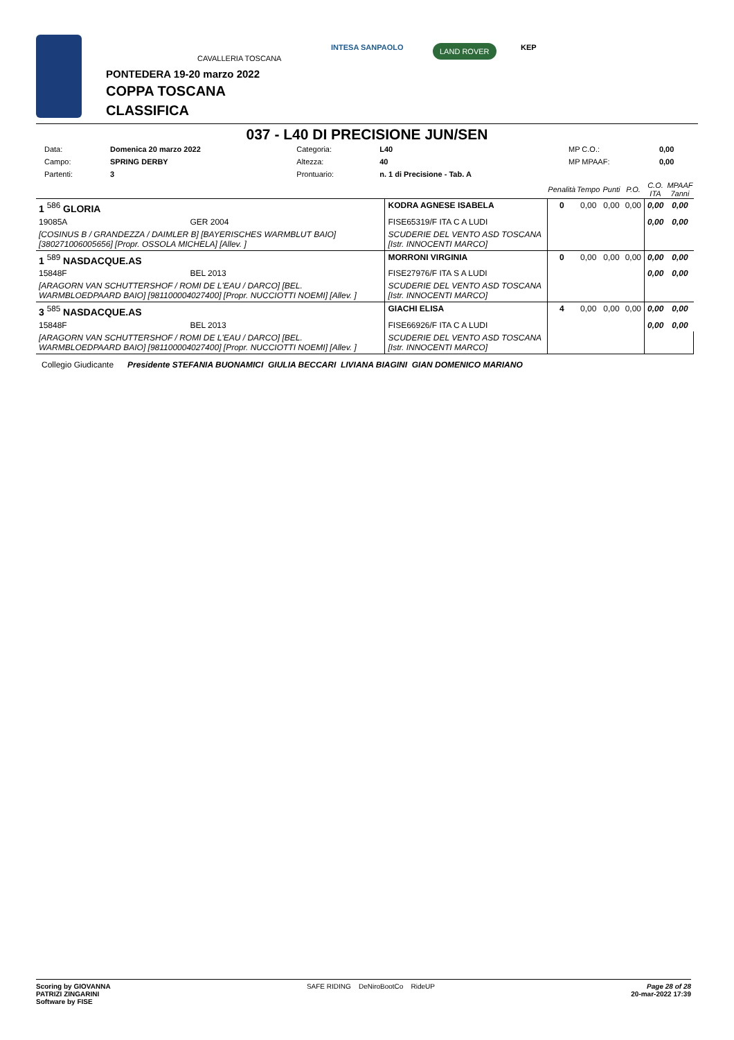CAVALLERIA TOSCANA
INTESA SANPAOLO LAND ROVER KEP
PONTEDERA 19-20 marzo 2022
COPPA TOSCANA
CLASSIFICA
037 - L40 DI PRECISIONE JUN/SEN
| Data: | Domenica 20 marzo 2022 | Categoria: | L40 | MP C.O.: | 0,00 |
| Campo: | SPRING DERBY | Altezza: | 40 | MP MPAAF: | 0,00 |
| Partenti: | 3 | Prontuario: | n. 1 di Precisione - Tab. A | | |
| | | | Penalità | Tempo | Punti | P.O. | C.O. ITA | MPAAF 7anni |
| --- | --- | --- | --- | --- | --- | --- | --- | --- |
| 1 <sup>586</sup> GLORIA | | KODRA AGNESE ISABELA | 0 | 0,00 | 0,00 | 0,00 | 0,00 | 0,00 |
| 19085A | GER 2004 | FISE65319/F ITA C A LUDI | | | | | 0,00 | 0,00 |
| [COSINUS B / GRANDEZZA / DAIMLER B] [BAYERISCHES WARMBLUT BAIO] [380271006005656] [Propr. OSSOLA MICHELA] [Allev. ] | | SCUDERIE DEL VENTO ASD TOSCANA [Istr. INNOCENTI MARCO] | | | | | | |
| 1 <sup>589</sup> NASDACQUE.AS | | MORRONI VIRGINIA | 0 | 0,00 | 0,00 | 0,00 | 0,00 | 0,00 |
| 15848F | BEL 2013 | FISE27976/F ITA S A LUDI | | | | | 0,00 | 0,00 |
| [ARAGORN VAN SCHUTTERSHOF / ROMI DE L'EAU / DARCO] [BEL. WARMBLOEDPAARD BAIO] [981100004027400] [Propr. NUCCIOTTI NOEMI] [Allev. ] | | SCUDERIE DEL VENTO ASD TOSCANA [Istr. INNOCENTI MARCO] | | | | | | |
| 3 <sup>585</sup> NASDACQUE.AS | | GIACHI ELISA | 4 | 0,00 | 0,00 | 0,00 | 0,00 | 0,00 |
| 15848F | BEL 2013 | FISE66926/F ITA C A LUDI | | | | | 0,00 | 0,00 |
| [ARAGORN VAN SCHUTTERSHOF / ROMI DE L'EAU / DARCO] [BEL. WARMBLOEDPAARD BAIO] [981100004027400] [Propr. NUCCIOTTI NOEMI] [Allev. ] | | SCUDERIE DEL VENTO ASD TOSCANA [Istr. INNOCENTI MARCO] | | | | | | |
Collegio Giudicante Presidente STEFANIA BUONAMICI GIULIA BECCARI LIVIANA BIAGINI GIAN DOMENICO MARIANO
Scoring by GIOVANNA
PATRIZI ZINGARINI
Software by FISE
SAFE RIDING DeNiroBootCo RideUP
Page 28 of 28
20-mar-2022 17:39